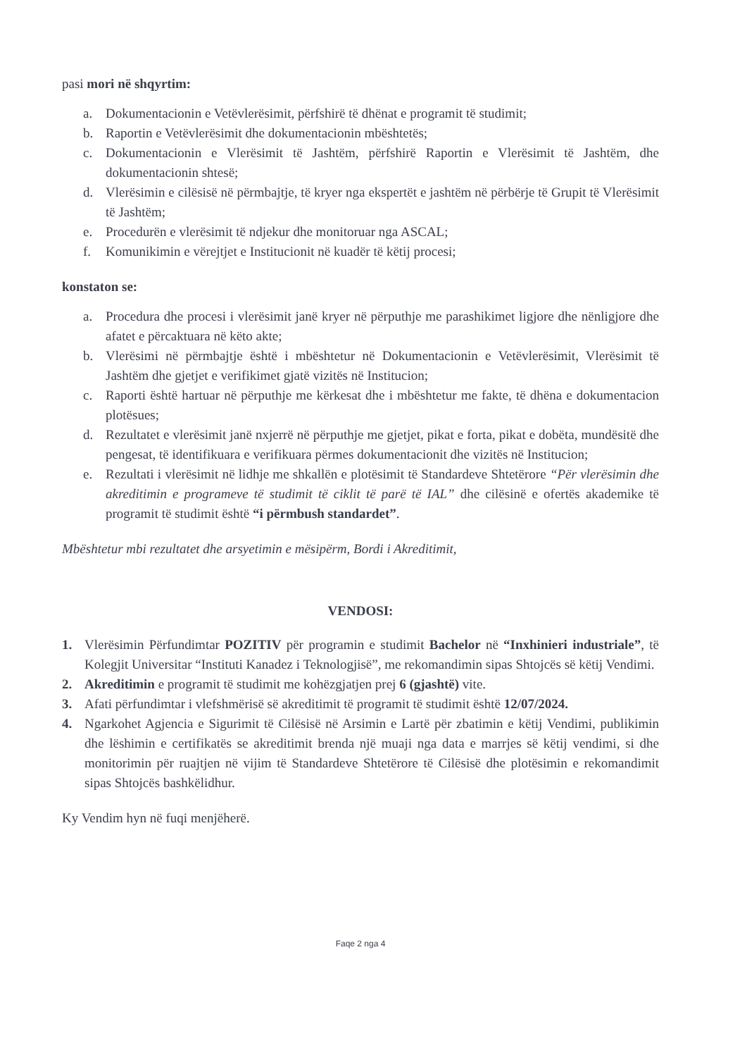pasi mori në shqyrtim:
a. Dokumentacionin e Vetëvlerësimit, përfshirë të dhënat e programit të studimit;
b. Raportin e Vetëvlerësimit dhe dokumentacionin mbështetës;
c. Dokumentacionin e Vlerësimit të Jashtëm, përfshirë Raportin e Vlerësimit të Jashtëm, dhe dokumentacionin shtesë;
d. Vlerësimin e cilësisë në përmbajtje, të kryer nga ekspertët e jashtëm në përbërje të Grupit të Vlerësimit të Jashtëm;
e. Procedurën e vlerësimit të ndjekur dhe monitoruar nga ASCAL;
f. Komunikimin e vërejtjet e Institucionit në kuadër të këtij procesi;
konstaton se:
a. Procedura dhe procesi i vlerësimit janë kryer në përputhje me parashikimet ligjore dhe nënligjore dhe afatet e përcaktuara në këto akte;
b. Vlerësimi në përmbajtje është i mbështetur në Dokumentacionin e Vetëvlerësimit, Vlerësimit të Jashtëm dhe gjetjet e verifikimet gjatë vizitës në Institucion;
c. Raporti është hartuar në përputhje me kërkesat dhe i mbështetur me fakte, të dhëna e dokumentacion plotësues;
d. Rezultatet e vlerësimit janë nxjerrë në përputhje me gjetjet, pikat e forta, pikat e dobëta, mundësitë dhe pengesat, të identifikuara e verifikuara përmes dokumentacionit dhe vizitës në Institucion;
e. Rezultati i vlerësimit në lidhje me shkallën e plotësimit të Standardeve Shtetërore “Për vlerësimin dhe akreditimin e programeve të studimit të ciklit të parë të IAL” dhe cilësinë e ofertës akademike të programit të studimit është “i përmbush standardet”.
Mbështetur mbi rezultatet dhe arsyetimin e mësipërm, Bordi i Akreditimit,
VENDOSI:
1. Vlerësimin Përfundimtar POZITIV për programin e studimit Bachelor në “Inxhinieri industriale”, të Kolegjit Universitar “Instituti Kanadez i Teknologjisë”, me rekomandimin sipas Shtojcës së këtij Vendimi.
2. Akreditimin e programit të studimit me kohëzgjatjen prej 6 (gjashtë) vite.
3. Afati përfundimtar i vlefshmërisë së akreditimit të programit të studimit është 12/07/2024.
4. Ngarkohet Agjencia e Sigurimit të Cilësisë në Arsimin e Lartë për zbatimin e këtij Vendimi, publikimin dhe lëshimin e certifikatës se akreditimit brenda një muaji nga data e marrjes së këtij vendimi, si dhe monitorimin për ruajtjen në vijim të Standardeve Shtetërore të Cilësisë dhe plotësimin e rekomandimit sipas Shtojcës bashkëlidhur.
Ky Vendim hyn në fuqi menjëherë.
Faqe 2 nga 4